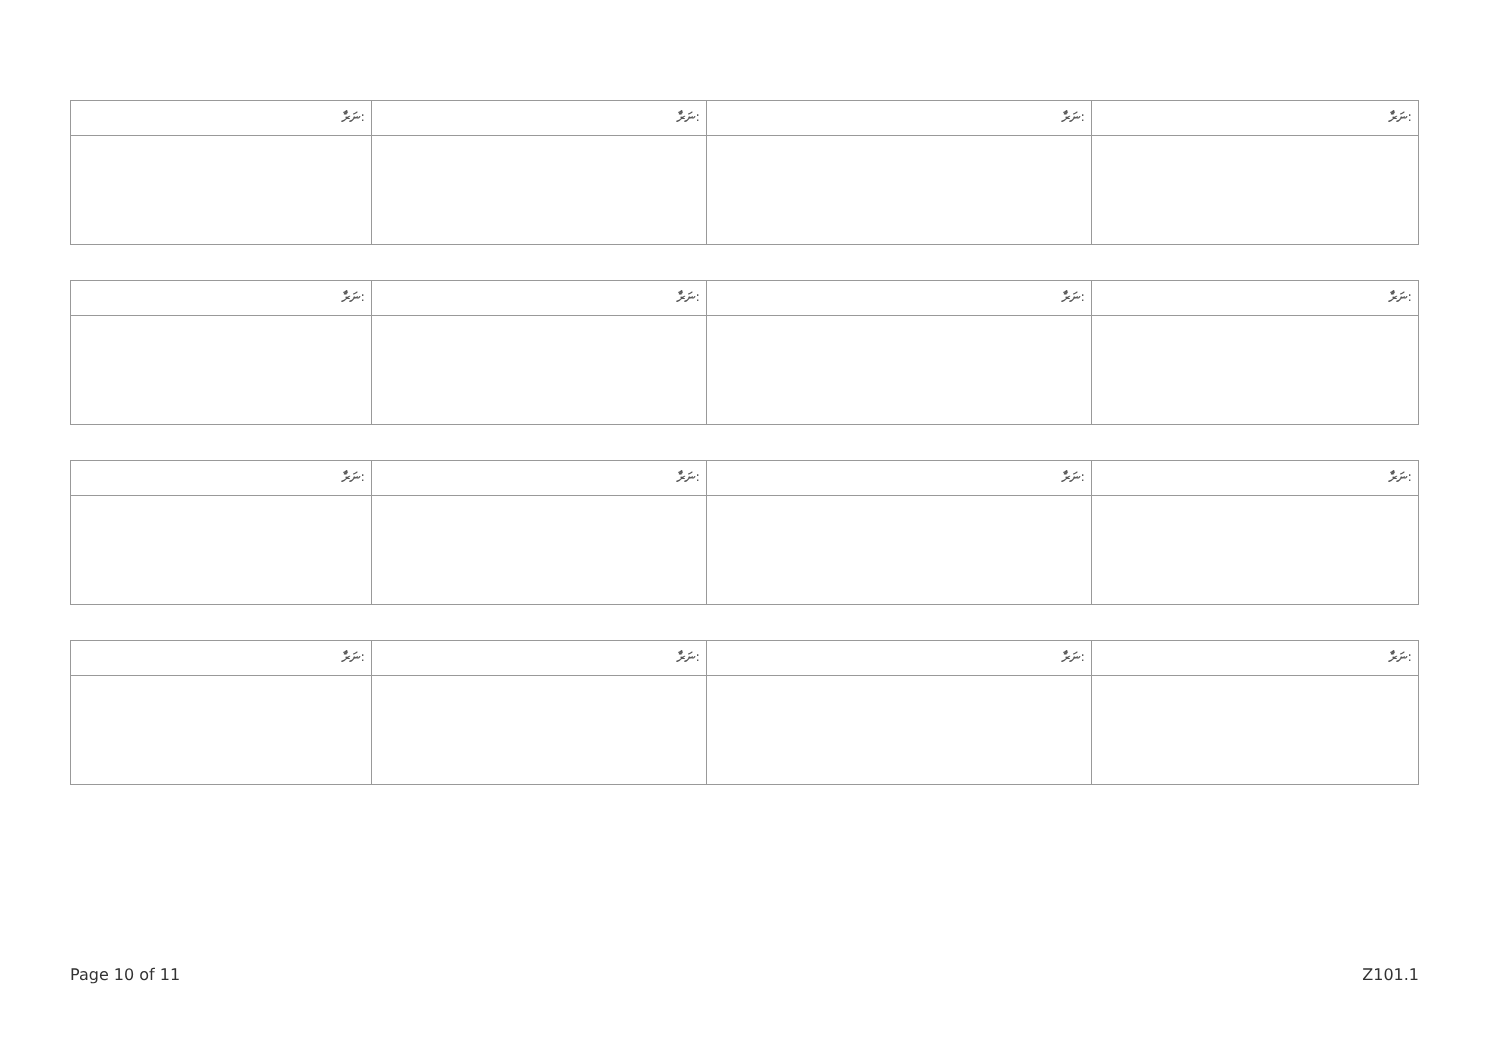| ނަރެާ: | ނަރެާ: | ނަރެާ: | ނަރެާ: |
| ނަރެާ: | ނަރެާ: | ނަރެާ: | ނަރެާ: |
| ނަރެާ: | ނަރެާ: | ނަރެާ: | ނަރެާ: |
| ނަރެާ: | ނަރެާ: | ނަރެާ: | ނަރެާ: |
Page 10 of 11 Z101.1